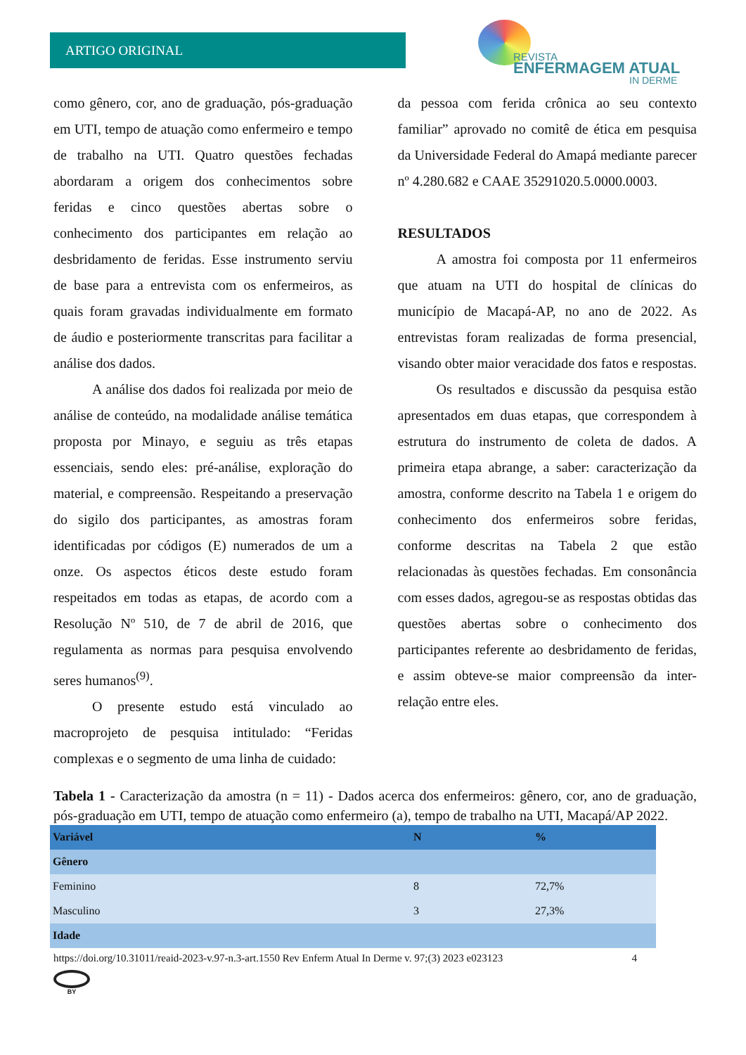ARTIGO ORIGINAL
REVISTA
ENFERMAGEM ATUAL
IN DERME
como gênero, cor, ano de graduação, pós-graduação em UTI, tempo de atuação como enfermeiro e tempo de trabalho na UTI. Quatro questões fechadas abordaram a origem dos conhecimentos sobre feridas e cinco questões abertas sobre o conhecimento dos participantes em relação ao desbridamento de feridas. Esse instrumento serviu de base para a entrevista com os enfermeiros, as quais foram gravadas individualmente em formato de áudio e posteriormente transcritas para facilitar a análise dos dados.
A análise dos dados foi realizada por meio de análise de conteúdo, na modalidade análise temática proposta por Minayo, e seguiu as três etapas essenciais, sendo eles: pré-análise, exploração do material, e compreensão. Respeitando a preservação do sigilo dos participantes, as amostras foram identificadas por códigos (E) numerados de um a onze. Os aspectos éticos deste estudo foram respeitados em todas as etapas, de acordo com a Resolução Nº 510, de 7 de abril de 2016, que regulamenta as normas para pesquisa envolvendo seres humanos<sup>(9)</sup>.
O presente estudo está vinculado ao macroprojeto de pesquisa intitulado: “Feridas complexas e o segmento de uma linha de cuidado:
da pessoa com ferida crônica ao seu contexto familiar” aprovado no comitê de ética em pesquisa da Universidade Federal do Amapá mediante parecer nº 4.280.682 e CAAE 35291020.5.0000.0003.
RESULTADOS
A amostra foi composta por 11 enfermeiros que atuam na UTI do hospital de clínicas do município de Macapá-AP, no ano de 2022. As entrevistas foram realizadas de forma presencial, visando obter maior veracidade dos fatos e respostas.
Os resultados e discussão da pesquisa estão apresentados em duas etapas, que correspondem à estrutura do instrumento de coleta de dados. A primeira etapa abrange, a saber: caracterização da amostra, conforme descrito na Tabela 1 e origem do conhecimento dos enfermeiros sobre feridas, conforme descritas na Tabela 2 que estão relacionadas às questões fechadas. Em consonância com esses dados, agregou-se as respostas obtidas das questões abertas sobre o conhecimento dos participantes referente ao desbridamento de feridas, e assim obteve-se maior compreensão da inter-relação entre eles.
Tabela 1 - Caracterização da amostra (n = 11) - Dados acerca dos enfermeiros: gênero, cor, ano de graduação, pós-graduação em UTI, tempo de atuação como enfermeiro (a), tempo de trabalho na UTI, Macapá/AP 2022.
| Variável | N | % |
| --- | --- | --- |
| Gênero | | |
| Feminino | 8 | 72,7% |
| Masculino | 3 | 27,3% |
| Idade | | |
https://doi.org/10.31011/reaid-2023-v.97-n.3-art.1550 Rev Enferm Atual In Derme v. 97;(3) 2023 e023123 4
BY